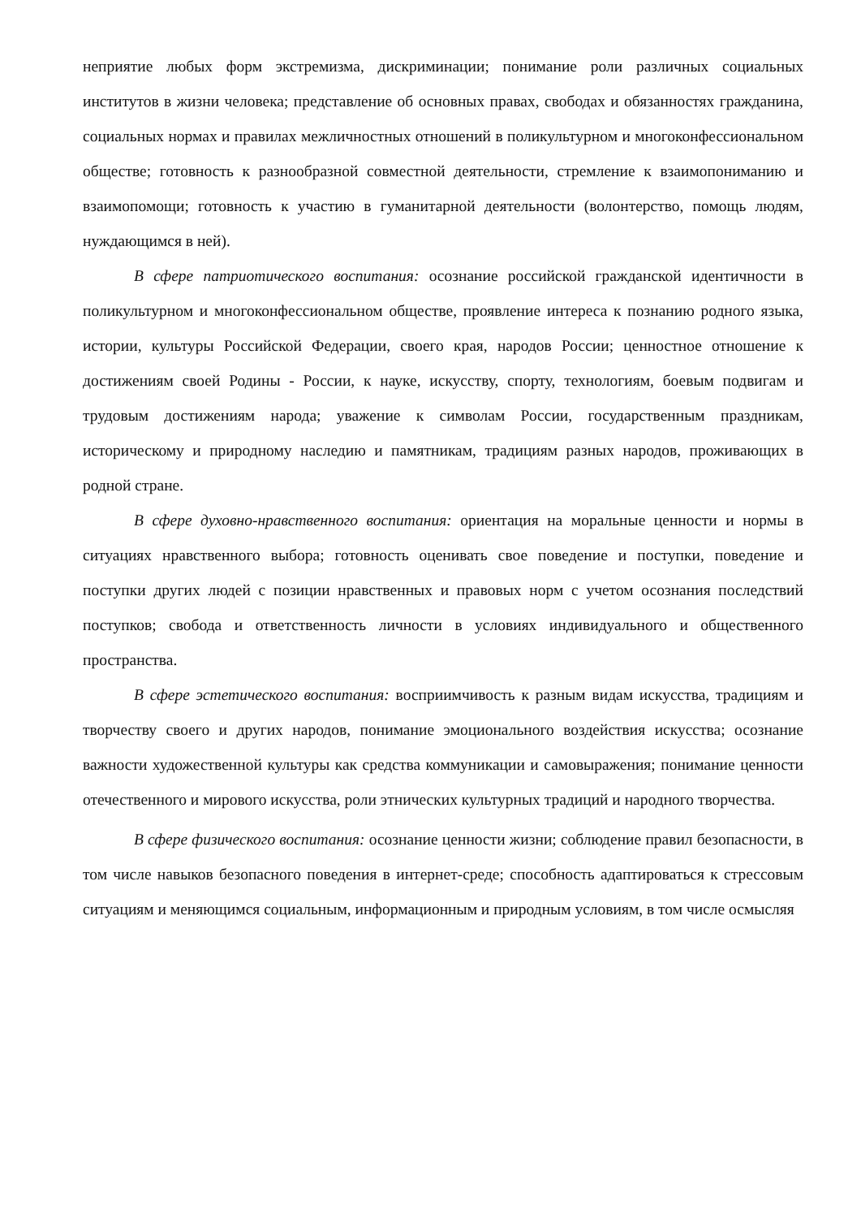неприятие любых форм экстремизма, дискриминации; понимание роли различных социальных институтов в жизни человека; представление об основных правах, свободах и обязанностях гражданина, социальных нормах и правилах межличностных отношений в поликультурном и многоконфессиональном обществе; готовность к разнообразной совместной деятельности, стремление к взаимопониманию и взаимопомощи; готовность к участию в гуманитарной деятельности (волонтерство, помощь людям, нуждающимся в ней).
В сфере патриотического воспитания: осознание российской гражданской идентичности в поликультурном и многоконфессиональном обществе, проявление интереса к познанию родного языка, истории, культуры Российской Федерации, своего края, народов России; ценностное отношение к достижениям своей Родины - России, к науке, искусству, спорту, технологиям, боевым подвигам и трудовым достижениям народа; уважение к символам России, государственным праздникам, историческому и природному наследию и памятникам, традициям разных народов, проживающих в родной стране.
В сфере духовно-нравственного воспитания: ориентация на моральные ценности и нормы в ситуациях нравственного выбора; готовность оценивать свое поведение и поступки, поведение и поступки других людей с позиции нравственных и правовых норм с учетом осознания последствий поступков; свобода и ответственность личности в условиях индивидуального и общественного пространства.
В сфере эстетического воспитания: восприимчивость к разным видам искусства, традициям и творчеству своего и других народов, понимание эмоционального воздействия искусства; осознание важности художественной культуры как средства коммуникации и самовыражения; понимание ценности отечественного и мирового искусства, роли этнических культурных традиций и народного творчества.
В сфере физического воспитания: осознание ценности жизни; соблюдение правил безопасности, в том числе навыков безопасного поведения в интернет-среде; способность адаптироваться к стрессовым ситуациям и меняющимся социальным, информационным и природным условиям, в том числе осмысляя